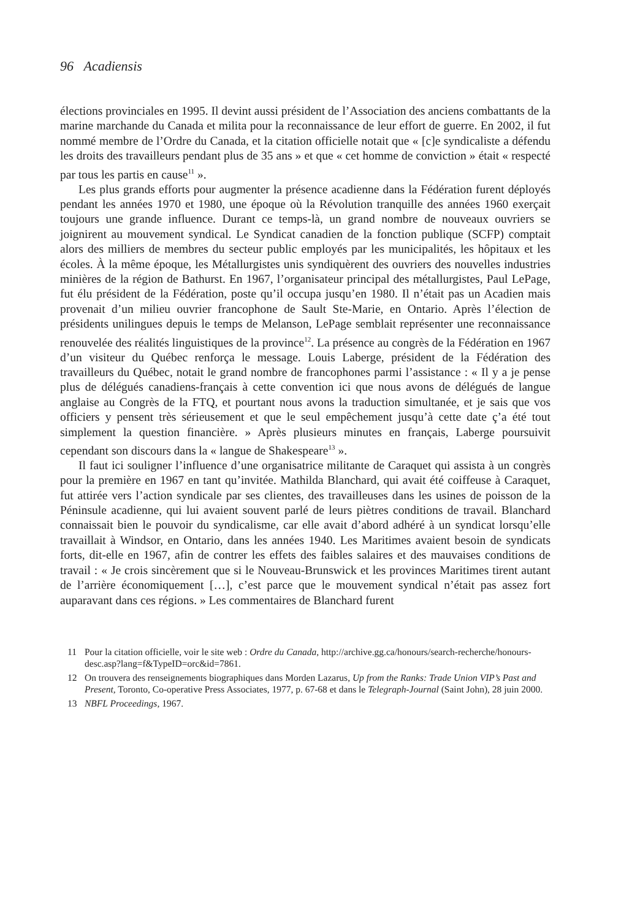96 Acadiensis
élections provinciales en 1995. Il devint aussi président de l’Association des anciens combattants de la marine marchande du Canada et milita pour la reconnaissance de leur effort de guerre. En 2002, il fut nommé membre de l’Ordre du Canada, et la citation officielle notait que « [c]e syndicaliste a défendu les droits des travailleurs pendant plus de 35 ans » et que « cet homme de conviction » était « respecté par tous les partis en cause<sup>11</sup> ».
Les plus grands efforts pour augmenter la présence acadienne dans la Fédération furent déployés pendant les années 1970 et 1980, une époque où la Révolution tranquille des années 1960 exerçait toujours une grande influence. Durant ce temps-là, un grand nombre de nouveaux ouvriers se joignirent au mouvement syndical. Le Syndicat canadien de la fonction publique (SCFP) comptait alors des milliers de membres du secteur public employés par les municipalités, les hôpitaux et les écoles. À la même époque, les Métallurgistes unis syndiquèrent des ouvriers des nouvelles industries minières de la région de Bathurst. En 1967, l’organisateur principal des métallurgistes, Paul LePage, fut élu président de la Fédération, poste qu’il occupa jusqu’en 1980. Il n’était pas un Acadien mais provenait d’un milieu ouvrier francophone de Sault Ste-Marie, en Ontario. Après l’élection de présidents unilingues depuis le temps de Melanson, LePage semblait représenter une reconnaissance renouvelée des réalités linguistiques de la province<sup>12</sup>. La présence au congrès de la Fédération en 1967 d’un visiteur du Québec renforça le message. Louis Laberge, président de la Fédération des travailleurs du Québec, notait le grand nombre de francophones parmi l’assistance : « Il y a je pense plus de délégués canadiens-français à cette convention ici que nous avons de délégués de langue anglaise au Congrès de la FTQ, et pourtant nous avons la traduction simultanée, et je sais que vos officiers y pensent très sérieusement et que le seul empêchement jusqu’à cette date ç’a été tout simplement la question financière. » Après plusieurs minutes en français, Laberge poursuivit cependant son discours dans la « langue de Shakespeare<sup>13</sup> ».
Il faut ici souligner l’influence d’une organisatrice militante de Caraquet qui assista à un congrès pour la première en 1967 en tant qu’invitée. Mathilda Blanchard, qui avait été coiffeuse à Caraquet, fut attirée vers l’action syndicale par ses clientes, des travailleuses dans les usines de poisson de la Péninsule acadienne, qui lui avaient souvent parlé de leurs piètres conditions de travail. Blanchard connaissait bien le pouvoir du syndicalisme, car elle avait d’abord adhéré à un syndicat lorsqu’elle travaillait à Windsor, en Ontario, dans les années 1940. Les Maritimes avaient besoin de syndicats forts, dit-elle en 1967, afin de contrer les effets des faibles salaires et des mauvaises conditions de travail : « Je crois sincèrement que si le Nouveau-Brunswick et les provinces Maritimes tirent autant de l’arrière économiquement […], c’est parce que le mouvement syndical n’était pas assez fort auparavant dans ces régions. » Les commentaires de Blanchard furent
11 Pour la citation officielle, voir le site web : Ordre du Canada, http://archive.gg.ca/honours/search-recherche/honours-desc.asp?lang=f&TypeID=orc&id=7861.
12 On trouvera des renseignements biographiques dans Morden Lazarus, Up from the Ranks: Trade Union VIP’s Past and Present, Toronto, Co-operative Press Associates, 1977, p. 67-68 et dans le Telegraph-Journal (Saint John), 28 juin 2000.
13 NBFL Proceedings, 1967.